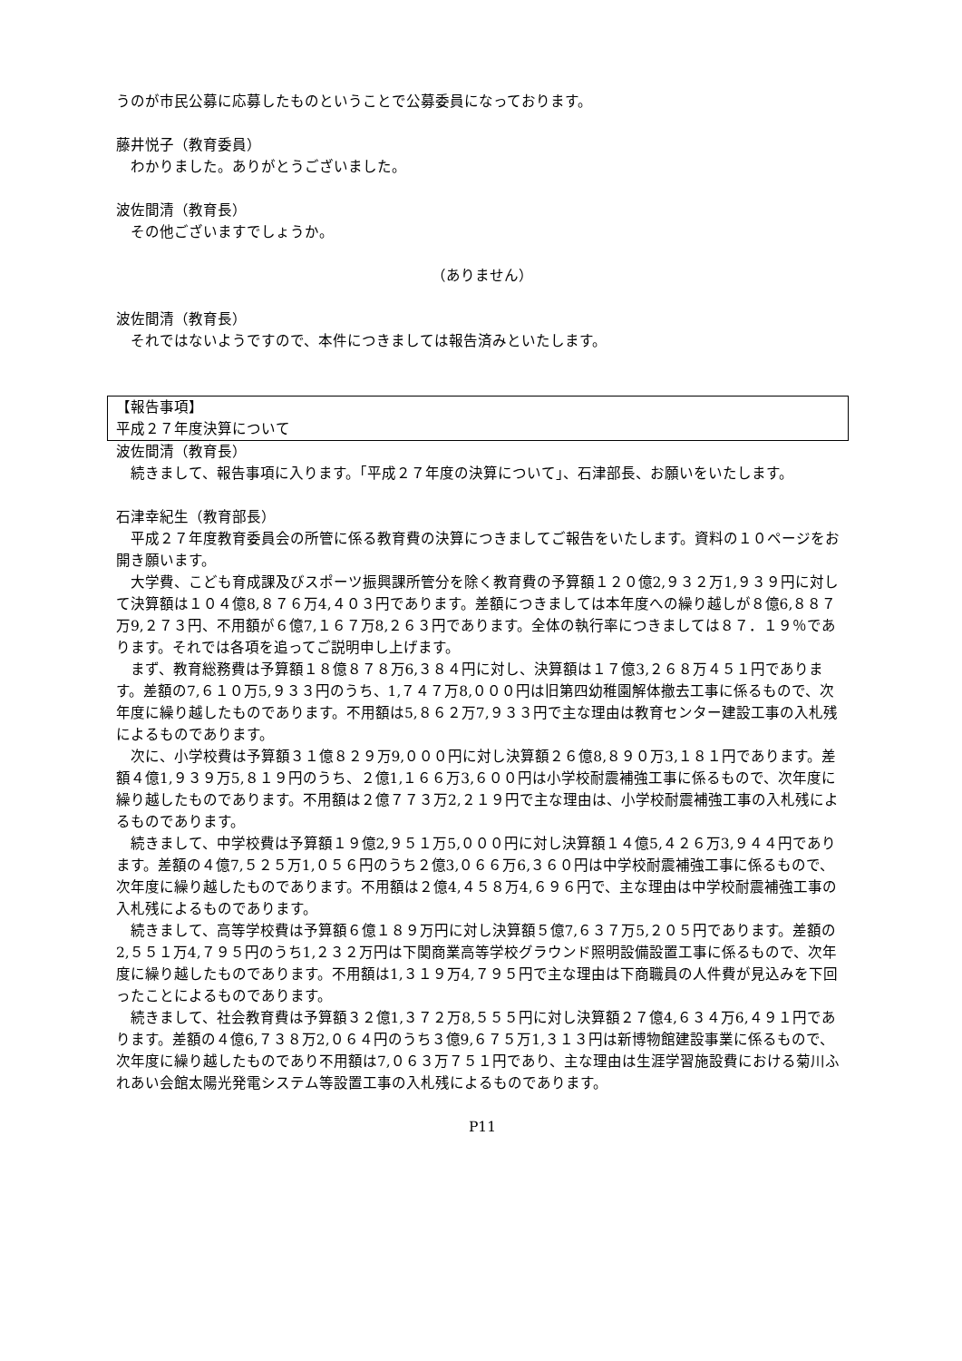うのが市民公募に応募したものということで公募委員になっております。
藤井悦子（教育委員）
わかりました。ありがとうございました。
波佐間清（教育長）
その他ございますでしょうか。
（ありません）
波佐間清（教育長）
それではないようですので、本件につきましては報告済みといたします。
【報告事項】
平成２７年度決算について
波佐間清（教育長）
続きまして、報告事項に入ります。「平成２７年度の決算について」、石津部長、お願いをいたします。
石津幸紀生（教育部長）
平成２７年度教育委員会の所管に係る教育費の決算につきましてご報告をいたします。資料の１０ページをお開き願います。
大学費、こども育成課及びスポーツ振興課所管分を除く教育費の予算額１２０億2,９３２万1,９３９円に対して決算額は１０４億8,８７６万4,４０３円であります。差額につきましては本年度への繰り越しが８億6,８８７万9,２７３円、不用額が６億7,１６７万8,２６３円であります。全体の執行率につきましては８７．１９％であります。それでは各項を追ってご説明申し上げます。
まず、教育総務費は予算額１８億８７８万6,３８４円に対し、決算額は１７億3,２６８万４５１円であります。差額の7,６１０万5,９３３円のうち、1,７４７万8,０００円は旧第四幼稚園解体撤去工事に係るもので、次年度に繰り越したものであります。不用額は5,８６２万7,９３３円で主な理由は教育センター建設工事の入札残によるものであります。
次に、小学校費は予算額３１億８２９万9,０００円に対し決算額２６億8,８９０万3,１８１円であります。差額４億1,９３９万5,８１９円のうち、２億1,１６６万3,６００円は小学校耐震補強工事に係るもので、次年度に繰り越したものであります。不用額は２億７７３万2,２１９円で主な理由は、小学校耐震補強工事の入札残によるものであります。
続きまして、中学校費は予算額１９億2,９５１万5,０００円に対し決算額１４億5,４２６万3,９４４円であります。差額の４億7,５２５万1,０５６円のうち２億3,０６６万6,３６０円は中学校耐震補強工事に係るもので、次年度に繰り越したものであります。不用額は２億4,４５８万4,６９６円で、主な理由は中学校耐震補強工事の入札残によるものであります。
続きまして、高等学校費は予算額６億１８９万円に対し決算額５億7,６３７万5,２０５円であります。差額の2,５５１万4,７９５円のうち1,２３２万円は下関商業高等学校グラウンド照明設備設置工事に係るもので、次年度に繰り越したものであります。不用額は1,３１９万4,７９５円で主な理由は下商職員の人件費が見込みを下回ったことによるものであります。
続きまして、社会教育費は予算額３２億1,３７２万8,５５５円に対し決算額２７億4,６３４万6,４９１円であります。差額の４億6,７３８万2,０６４円のうち３億9,６７５万1,３１３円は新博物館建設事業に係るもので、次年度に繰り越したものであり不用額は7,０６３万７５１円であり、主な理由は生涯学習施設費における菊川ふれあい会館太陽光発電システム等設置工事の入札残によるものであります。
P11